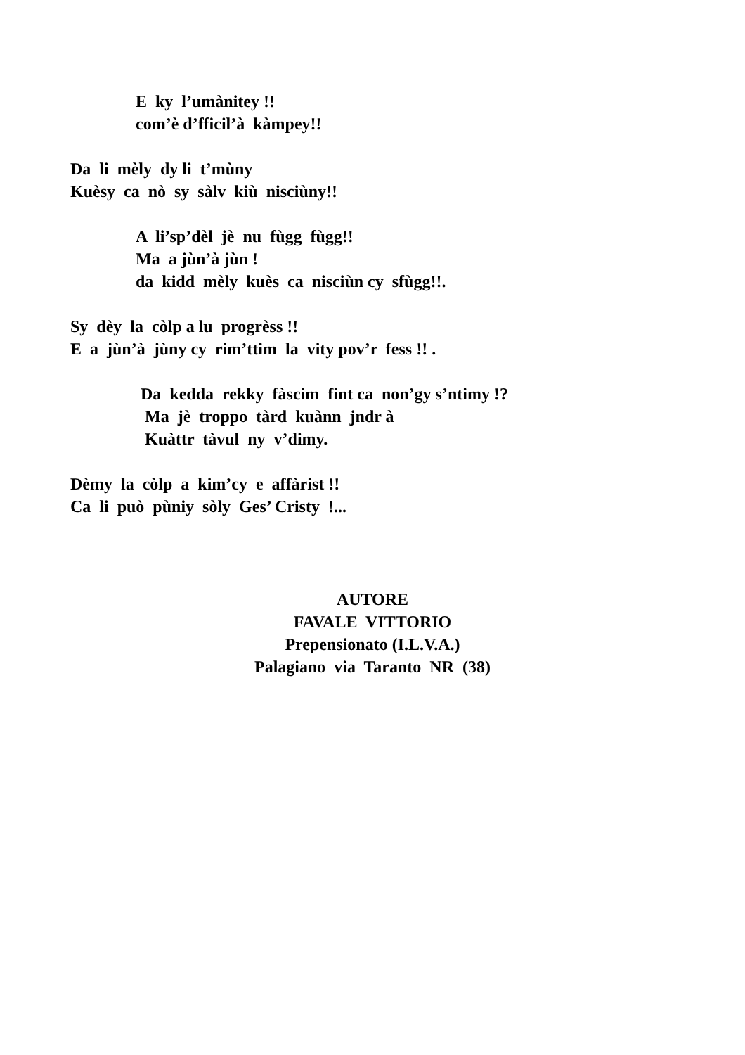E ky l’umànitey !!
com’è d’fficil’à kàmpey!!
Da li mèly dy li t’mùny
Kuèsy ca nò sy sàlv kiù nisciùny!!
A li’sp’dèl jè nu fùgg fùgg!!
Ma a jùn’à jùn !
da kidd mèly kuès ca nisciùn cy sfùgg!!.
Sy dèy la còlp a lu progrèss !!
E a jùn’à jùny cy rim’ttim la vity pov’r fess !! .
Da kedda rekky fàscim fint ca non’gy s’ntimy !?
Ma jè troppo tàrd kuànn jndr à
Kuàttr tàvul ny v’dimy.
Dèmy la còlp a kim’cy e affàrist !!
Ca li può pùniy sòly Ges’ Cristy !...
AUTORE
FAVALE VITTORIO
Prepensionato (I.L.V.A.)
Palagiano via Taranto NR (38)